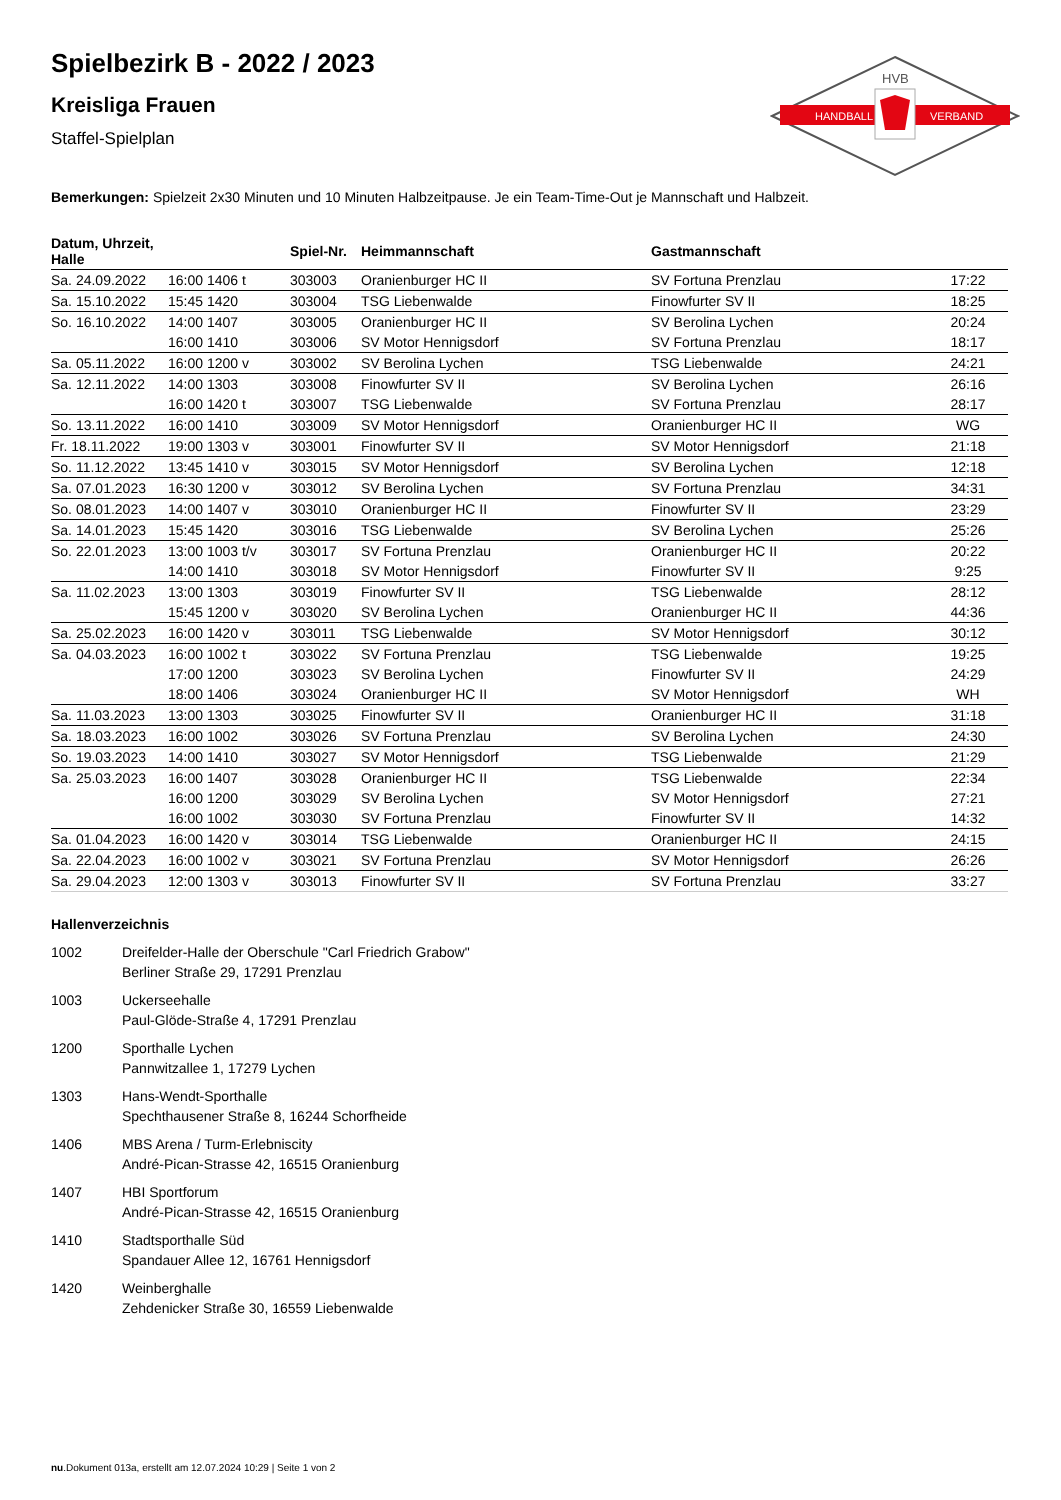HANDBALL
VERBAND
HVB
Spielbezirk B - 2022 / 2023
Kreisliga Frauen
Staffel-Spielplan
Bemerkungen: Spielzeit 2x30 Minuten und 10 Minuten Halbzeitpause. Je ein Team-Time-Out je Mannschaft und Halbzeit.
| Datum, Uhrzeit, Halle | | Spiel-Nr. | Heimmannschaft | Gastmannschaft | |
| --- | --- | --- | --- | --- | --- |
| Sa. 24.09.2022 | 16:00 1406 t | 303003 | Oranienburger HC II | SV Fortuna Prenzlau | 17:22 |
| Sa. 15.10.2022 | 15:45 1420 | 303004 | TSG Liebenwalde | Finowfurter SV II | 18:25 |
| So. 16.10.2022 | 14:00 1407 | 303005 | Oranienburger HC II | SV Berolina Lychen | 20:24 |
| | 16:00 1410 | 303006 | SV Motor Hennigsdorf | SV Fortuna Prenzlau | 18:17 |
| Sa. 05.11.2022 | 16:00 1200 v | 303002 | SV Berolina Lychen | TSG Liebenwalde | 24:21 |
| Sa. 12.11.2022 | 14:00 1303 | 303008 | Finowfurter SV II | SV Berolina Lychen | 26:16 |
| | 16:00 1420 t | 303007 | TSG Liebenwalde | SV Fortuna Prenzlau | 28:17 |
| So. 13.11.2022 | 16:00 1410 | 303009 | SV Motor Hennigsdorf | Oranienburger HC II | WG |
| Fr. 18.11.2022 | 19:00 1303 v | 303001 | Finowfurter SV II | SV Motor Hennigsdorf | 21:18 |
| So. 11.12.2022 | 13:45 1410 v | 303015 | SV Motor Hennigsdorf | SV Berolina Lychen | 12:18 |
| Sa. 07.01.2023 | 16:30 1200 v | 303012 | SV Berolina Lychen | SV Fortuna Prenzlau | 34:31 |
| So. 08.01.2023 | 14:00 1407 v | 303010 | Oranienburger HC II | Finowfurter SV II | 23:29 |
| Sa. 14.01.2023 | 15:45 1420 | 303016 | TSG Liebenwalde | SV Berolina Lychen | 25:26 |
| So. 22.01.2023 | 13:00 1003 t/v | 303017 | SV Fortuna Prenzlau | Oranienburger HC II | 20:22 |
| | 14:00 1410 | 303018 | SV Motor Hennigsdorf | Finowfurter SV II | 9:25 |
| Sa. 11.02.2023 | 13:00 1303 | 303019 | Finowfurter SV II | TSG Liebenwalde | 28:12 |
| | 15:45 1200 v | 303020 | SV Berolina Lychen | Oranienburger HC II | 44:36 |
| Sa. 25.02.2023 | 16:00 1420 v | 303011 | TSG Liebenwalde | SV Motor Hennigsdorf | 30:12 |
| Sa. 04.03.2023 | 16:00 1002 t | 303022 | SV Fortuna Prenzlau | TSG Liebenwalde | 19:25 |
| | 17:00 1200 | 303023 | SV Berolina Lychen | Finowfurter SV II | 24:29 |
| | 18:00 1406 | 303024 | Oranienburger HC II | SV Motor Hennigsdorf | WH |
| Sa. 11.03.2023 | 13:00 1303 | 303025 | Finowfurter SV II | Oranienburger HC II | 31:18 |
| Sa. 18.03.2023 | 16:00 1002 | 303026 | SV Fortuna Prenzlau | SV Berolina Lychen | 24:30 |
| So. 19.03.2023 | 14:00 1410 | 303027 | SV Motor Hennigsdorf | TSG Liebenwalde | 21:29 |
| Sa. 25.03.2023 | 16:00 1407 | 303028 | Oranienburger HC II | TSG Liebenwalde | 22:34 |
| | 16:00 1200 | 303029 | SV Berolina Lychen | SV Motor Hennigsdorf | 27:21 |
| | 16:00 1002 | 303030 | SV Fortuna Prenzlau | Finowfurter SV II | 14:32 |
| Sa. 01.04.2023 | 16:00 1420 v | 303014 | TSG Liebenwalde | Oranienburger HC II | 24:15 |
| Sa. 22.04.2023 | 16:00 1002 v | 303021 | SV Fortuna Prenzlau | SV Motor Hennigsdorf | 26:26 |
| Sa. 29.04.2023 | 12:00 1303 v | 303013 | Finowfurter SV II | SV Fortuna Prenzlau | 33:27 |
Hallenverzeichnis
1002 Dreifelder-Halle der Oberschule "Carl Friedrich Grabow"
Berliner Straße 29, 17291 Prenzlau
1003 Uckerseehalle
Paul-Glöde-Straße 4, 17291 Prenzlau
1200 Sporthalle Lychen
Pannwitzallee 1, 17279 Lychen
1303 Hans-Wendt-Sporthalle
Spechthausener Straße 8, 16244 Schorfheide
1406 MBS Arena / Turm-Erlebniscity
André-Pican-Strasse 42, 16515 Oranienburg
1407 HBI Sportforum
André-Pican-Strasse 42, 16515 Oranienburg
1410 Stadtsporthalle Süd
Spandauer Allee 12, 16761 Hennigsdorf
1420 Weinberghalle
Zehdenicker Straße 30, 16559 Liebenwalde
nu.Dokument 013a, erstellt am 12.07.2024 10:29 | Seite 1 von 2